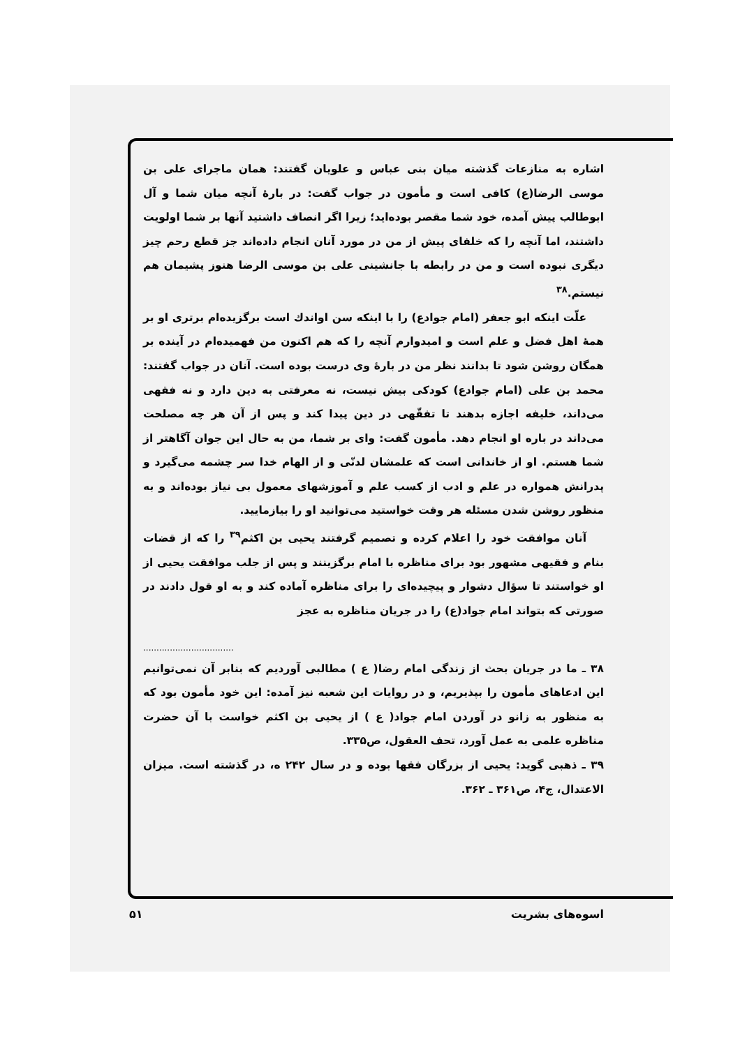اشاره به منازعات گذشته میان بنی عباس و علویان گفتند: همان ماجرای علی بن موسی الرضا(ع) کافی است و مأمون در جواب گفت: در بارهٔ آنچه میان شما و آل ابوطالب پیش آمده، خود شما مقصر بوده‌اید؛ زیرا اگر انصاف داشتید آنها بر شما اولویت داشتند، اما آنچه را که خلفای پیش از من در مورد آنان انجام داده‌اند جز قطع رحم چیز دیگری نبوده است و من در رابطه با جانشینی علی بن موسی الرضا هنوز پشیمان هم نیستم.<sup>۳۸</sup>
علّت اینکه ابو جعفر (امام جوادع) را با اینکه سن اواندك است برگزیده‌ام برتری او بر همهٔ اهل فضل و علم است و امیدوارم آنچه را که هم اکنون من فهمیده‌ام در آینده بر همگان روشن شود تا بدانند نظر من در بارهٔ وی درست بوده است. آنان در جواب گفتند: محمد بن علی (امام جوادع) کودکی بیش نیست، نه معرفتی به دین دارد و نه فقهی می‌داند، خلیفه اجازه بدهند تا تفقّهی در دین پیدا کند و پس از آن هر چه مصلحت می‌داند در باره او انجام دهد. مأمون گفت: وای بر شما، من به حال این جوان آگاهتر از شما هستم. او از خاندانی است که علمشان لدنّی و از الهام خدا سر چشمه می‌گیرد و پدرانش همواره در علم و ادب از کسب علم و آموزشهای معمول بی نیاز بوده‌اند و به منظور روشن شدن مسئله هر وقت خواستید می‌توانید او را بیازمایید.
آنان موافقت خود را اعلام کرده و تصمیم گرفتند یحیی بن اکثم<sup>۳۹</sup> را که از قضات بنام و فقیهی مشهور بود برای مناظره با امام برگزینند و پس از جلب موافقت یحیی از او خواستند تا سؤال دشوار و پیچیده‌ای را برای مناظره آماده کند و به او قول دادند در صورتی که بتواند امام جواد(ع) را در جریان مناظره به عجز
..................................
۳۸ ـ ما در جریان بحث از زندگی امام رضا( ع ) مطالبی آوردیم که بنابر آن نمی‌توانیم این ادعاهای مأمون را بپذیریم، و در روایات این شعبه نیز آمده: این خود مأمون بود که به منظور به زانو در آوردن امام جواد( ع ) از یحیی بن اکثم خواست با آن حضرت مناظره علمی به عمل آورد، تحف العقول، ص۳۳۵.
۳۹ ـ ذهبی گوید: یحیی از بزرگان فقها بوده و در سال ۲۴۲ ه، در گذشته است. میزان الاعتدال، ج۴، ص۳۶۱ ـ ۳۶۲.
اسوه‌های بشریت ۵۱